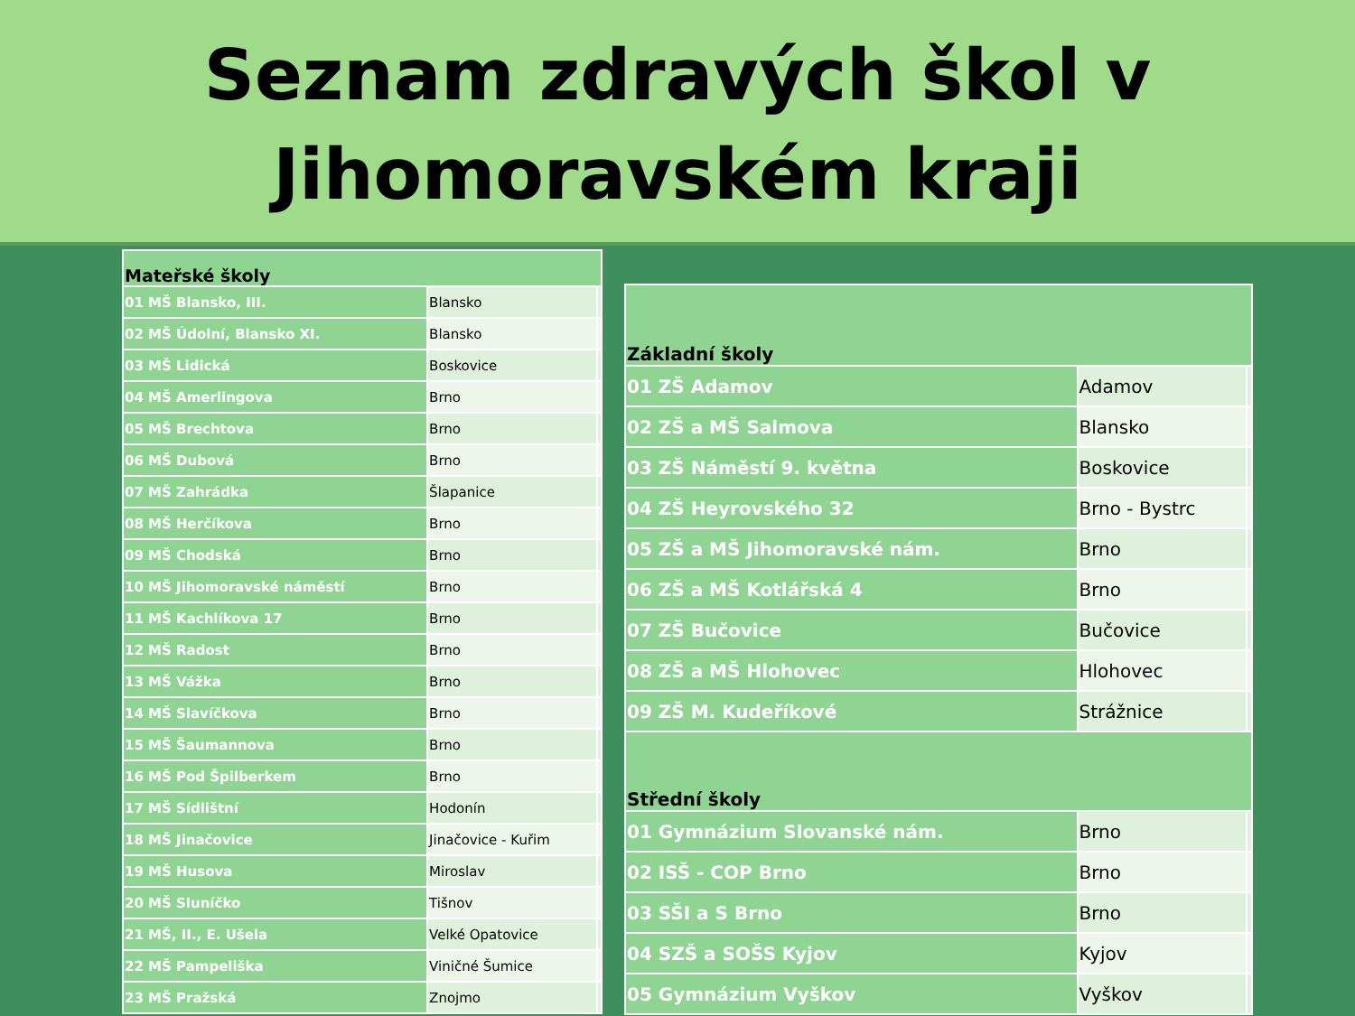Seznam zdravých škol v
Jihomoravském kraji
| Mateřské školy | | |
| 01 MŠ Blansko, III. | Blansko | |
| 02 MŠ Údolní, Blansko XI. | Blansko | |
| 03 MŠ Lidická | Boskovice | |
| 04 MŠ Amerlingova | Brno | |
| 05 MŠ Brechtova | Brno | |
| 06 MŠ Dubová | Brno | |
| 07 MŠ Zahrádka | Šlapanice | |
| 08 MŠ Herčíkova | Brno | |
| 09 MŠ Chodská | Brno | |
| 10 MŠ Jihomoravské náměstí | Brno | |
| 11 MŠ Kachlíkova 17 | Brno | |
| 12 MŠ Radost | Brno | |
| 13 MŠ Vážka | Brno | |
| 14 MŠ Slavíčkova | Brno | |
| 15 MŠ Šaumannova | Brno | |
| 16 MŠ Pod Špilberkem | Brno | |
| 17 MŠ Sídlištní | Hodonín | |
| 18 MŠ Jinačovice | Jinačovice - Kuřim | |
| 19 MŠ Husova | Miroslav | |
| 20 MŠ Sluníčko | Tišnov | |
| 21 MŠ, II., E. Ušela | Velké Opatovice | |
| 22 MŠ Pampeliška | Viničné Šumice | |
| 23 MŠ Pražská | Znojmo | |
| Základní školy | | |
| 01 ZŠ Adamov | Adamov | |
| 02 ZŠ a MŠ Salmova | Blansko | |
| 03 ZŠ Náměstí 9. května | Boskovice | |
| 04 ZŠ Heyrovského 32 | Brno - Bystrc | |
| 05 ZŠ a MŠ Jihomoravské nám. | Brno | |
| 06 ZŠ a MŠ Kotlářská 4 | Brno | |
| 07 ZŠ Bučovice | Bučovice | |
| 08 ZŠ a MŠ Hlohovec | Hlohovec | |
| 09 ZŠ M. Kudeříkové | Strážnice | |
| Střední školy | | |
| 01 Gymnázium Slovanské nám. | Brno | |
| 02 ISŠ - COP Brno | Brno | |
| 03 SŠI a S Brno | Brno | |
| 04 SZŠ a SOŠS Kyjov | Kyjov | |
| 05 Gymnázium Vyškov | Vyškov | |